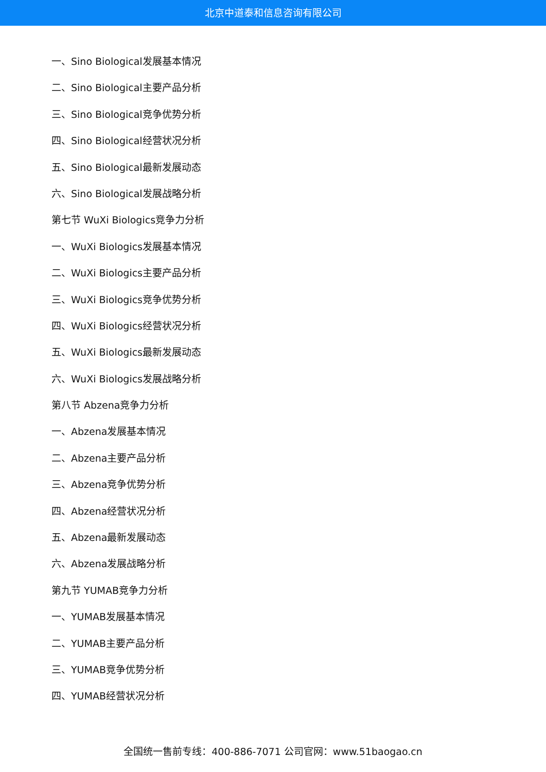北京中道泰和信息咨询有限公司
一、Sino Biological发展基本情况
二、Sino Biological主要产品分析
三、Sino Biological竞争优势分析
四、Sino Biological经营状况分析
五、Sino Biological最新发展动态
六、Sino Biological发展战略分析
第七节 WuXi Biologics竞争力分析
一、WuXi Biologics发展基本情况
二、WuXi Biologics主要产品分析
三、WuXi Biologics竞争优势分析
四、WuXi Biologics经营状况分析
五、WuXi Biologics最新发展动态
六、WuXi Biologics发展战略分析
第八节 Abzena竞争力分析
一、Abzena发展基本情况
二、Abzena主要产品分析
三、Abzena竞争优势分析
四、Abzena经营状况分析
五、Abzena最新发展动态
六、Abzena发展战略分析
第九节 YUMAB竞争力分析
一、YUMAB发展基本情况
二、YUMAB主要产品分析
三、YUMAB竞争优势分析
四、YUMAB经营状况分析
全国统一售前专线：400-886-7071 公司官网：www.51baogao.cn